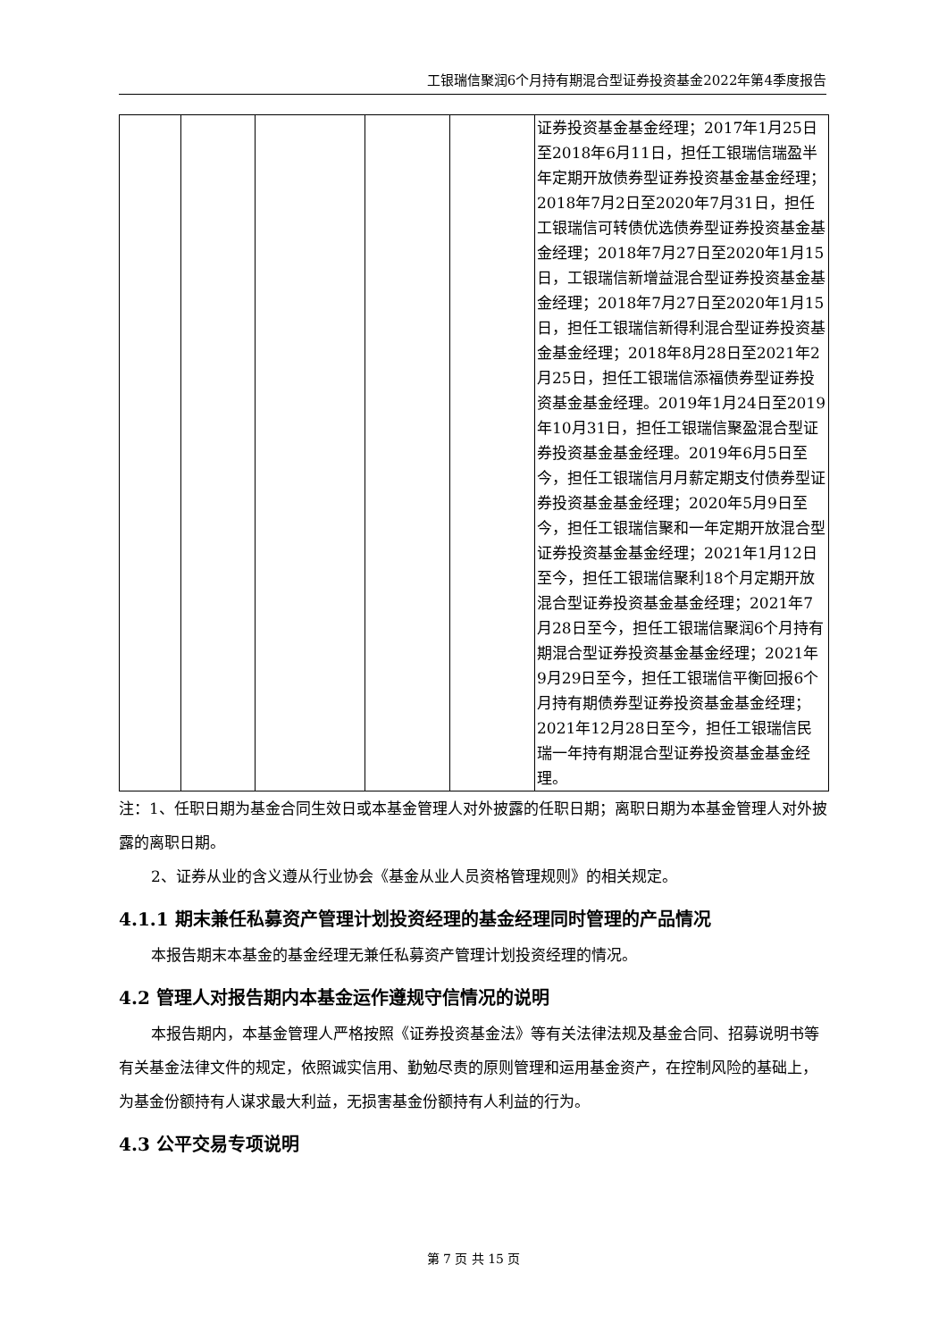工银瑞信聚润6个月持有期混合型证券投资基金2022年第4季度报告
| | | | | | 证券投资基金基金经理；2017年1月25日至2018年6月11日，担任工银瑞信瑞盈半年定期开放债券型证券投资基金基金经理；2018年7月2日至2020年7月31日，担任工银瑞信可转债优选债券型证券投资基金基金经理；2018年7月27日至2020年1月15日，工银瑞信新增益混合型证券投资基金基金经理；2018年7月27日至2020年1月15日，担任工银瑞信新得利混合型证券投资基金基金经理；2018年8月28日至2021年2月25日，担任工银瑞信添福债券型证券投资基金基金经理。2019年1月24日至2019年10月31日，担任工银瑞信聚盈混合型证券投资基金基金经理。2019年6月5日至今，担任工银瑞信月月薪定期支付债券型证券投资基金基金经理；2020年5月9日至今，担任工银瑞信聚和一年定期开放混合型证券投资基金基金经理；2021年1月12日至今，担任工银瑞信聚利18个月定期开放混合型证券投资基金基金经理；2021年7月28日至今，担任工银瑞信聚润6个月持有期混合型证券投资基金基金经理；2021年9月29日至今，担任工银瑞信平衡回报6个月持有期债券型证券投资基金基金经理；2021年12月28日至今，担任工银瑞信民瑞一年持有期混合型证券投资基金基金经理。 |
注：1、任职日期为基金合同生效日或本基金管理人对外披露的任职日期；离职日期为本基金管理人对外披露的离职日期。
2、证券从业的含义遵从行业协会《基金从业人员资格管理规则》的相关规定。
4.1.1 期末兼任私募资产管理计划投资经理的基金经理同时管理的产品情况
本报告期末本基金的基金经理无兼任私募资产管理计划投资经理的情况。
4.2 管理人对报告期内本基金运作遵规守信情况的说明
本报告期内，本基金管理人严格按照《证券投资基金法》等有关法律法规及基金合同、招募说明书等有关基金法律文件的规定，依照诚实信用、勤勉尽责的原则管理和运用基金资产，在控制风险的基础上，为基金份额持有人谋求最大利益，无损害基金份额持有人利益的行为。
4.3 公平交易专项说明
第 7 页 共 15 页